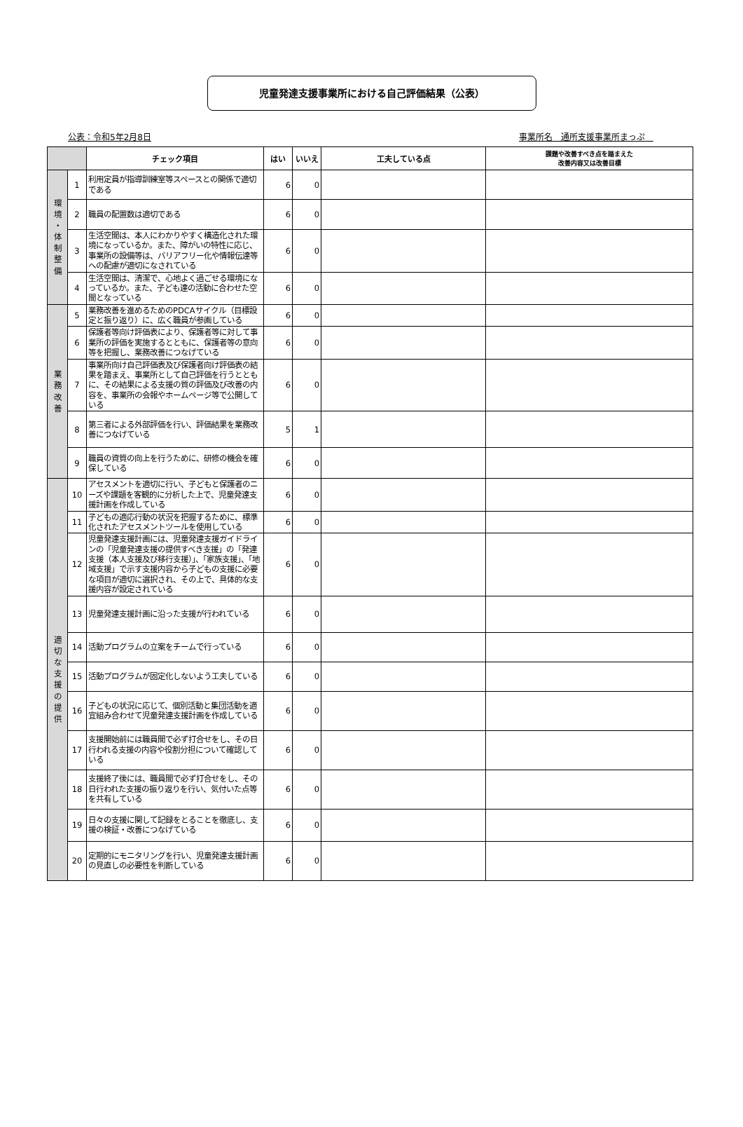児童発達支援事業所における自己評価結果（公表）
公表：令和5年2月8日 事業所名　通所支援事業所まっぷ　
| | | チェック項目 | はい | いいえ | 工夫している点 | 課題や改善すべき点を踏まえた 改善内容又は改善目標 |
| --- | --- | --- | --- | --- | --- | --- |
| 環 境 ・ 体 制 整 備 | 1 | 利用定員が指導訓練室等スペースとの関係で適切である | 6 | 0 | | |
| | 2 | 職員の配置数は適切である | 6 | 0 | | |
| | 3 | 生活空間は、本人にわかりやすく構造化された環境になっているか。また、障がいの特性に応じ、事業所の設備等は、バリアフリー化や情報伝達等への配慮が適切になされている | 6 | 0 | | |
| | 4 | 生活空間は、清潔で、心地よく過ごせる環境になっているか。また、子ども達の活動に合わせた空間となっている | 6 | 0 | | |
| 業 務 改 善 | 5 | 業務改善を進めるためのPDCAサイクル（目標設定と振り返り）に、広く職員が参画している | 6 | 0 | | |
| | 6 | 保護者等向け評価表により、保護者等に対して事業所の評価を実施するとともに、保護者等の意向等を把握し、業務改善につなげている | 6 | 0 | | |
| | 7 | 事業所向け自己評価表及び保護者向け評価表の結果を踏まえ、事業所として自己評価を行うとともに、その結果による支援の質の評価及び改善の内容を、事業所の会報やホームページ等で公開している | 6 | 0 | | |
| | 8 | 第三者による外部評価を行い、評価結果を業務改善につなげている | 5 | 1 | | |
| | 9 | 職員の資質の向上を行うために、研修の機会を確保している | 6 | 0 | | |
| 適 切 な 支 援 の 提 供 | 10 | アセスメントを適切に行い、子どもと保護者のニーズや課題を客観的に分析した上で、児童発達支援計画を作成している | 6 | 0 | | |
| | 11 | 子どもの適応行動の状況を把握するために、標準化されたアセスメントツールを使用している | 6 | 0 | | |
| | 12 | 児童発達支援計画には、児童発達支援ガイドラインの「児童発達支援の提供すべき支援」の「発達支援（本人支援及び移行支援）」、「家族支援」、「地域支援」で示す支援内容から子どもの支援に必要な項目が適切に選択され、その上で、具体的な支援内容が設定されている | 6 | 0 | | |
| | 13 | 児童発達支援計画に沿った支援が行われている | 6 | 0 | | |
| | 14 | 活動プログラムの立案をチームで行っている | 6 | 0 | | |
| | 15 | 活動プログラムが固定化しないよう工夫している | 6 | 0 | | |
| | 16 | 子どもの状況に応じて、個別活動と集団活動を適宜組み合わせて児童発達支援計画を作成している | 6 | 0 | | |
| | 17 | 支援開始前には職員間で必ず打合せをし、その日行われる支援の内容や役割分担について確認している | 6 | 0 | | |
| | 18 | 支援終了後には、職員間で必ず打合せをし、その日行われた支援の振り返りを行い、気付いた点等を共有している | 6 | 0 | | |
| | 19 | 日々の支援に関して記録をとることを徹底し、支援の検証・改善につなげている | 6 | 0 | | |
| | 20 | 定期的にモニタリングを行い、児童発達支援計画の見直しの必要性を判断している | 6 | 0 | | |